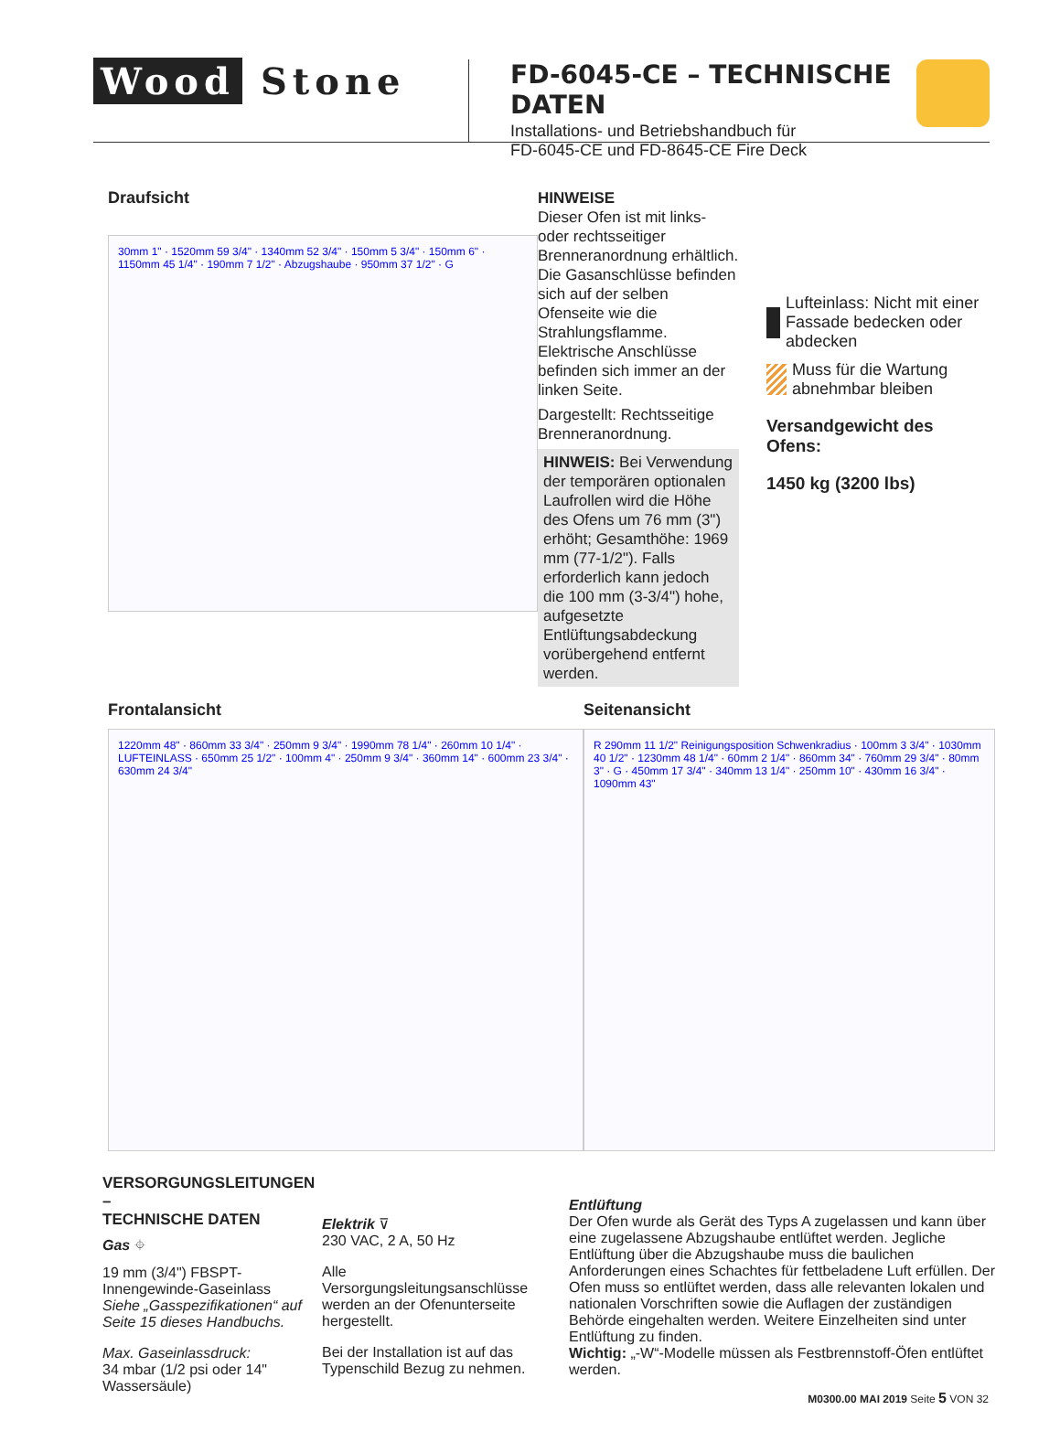Wood Stone
FD-6045-CE – TECHNISCHE DATEN
Installations- und Betriebshandbuch für
FD-6045-CE und FD-8645-CE Fire Deck
Draufsicht
30mm 1" · 1520mm 59 3/4" · 1340mm 52 3/4" · 150mm 5 3/4" · 150mm 6" · 1150mm 45 1/4" · 190mm 7 1/2" · Abzugshaube · 950mm 37 1/2" · G
HINWEISE
Dieser Ofen ist mit links- oder rechtsseitiger Brenneranordnung erhältlich. Die Gasanschlüsse befinden sich auf der selben Ofenseite wie die Strahlungsflamme. Elektrische Anschlüsse befinden sich immer an der linken Seite.
Dargestellt: Rechtsseitige Brenneranordnung.
HINWEIS: Bei Verwendung der temporären optionalen Laufrollen wird die Höhe des Ofens um 76 mm (3") erhöht; Gesamthöhe: 1969 mm (77-1/2"). Falls erforderlich kann jedoch die 100 mm (3-3/4") hohe, aufgesetzte Entlüftungsabdeckung vorübergehend entfernt werden.
Lufteinlass: Nicht mit einer Fassade bedecken oder abdecken
Muss für die Wartung abnehmbar bleiben
Versandgewicht des Ofens:
1450 kg (3200 lbs)
Frontalansicht
1220mm 48" · 860mm 33 3/4" · 250mm 9 3/4" · 1990mm 78 1/4" · 260mm 10 1/4" · LUFTEINLASS · 650mm 25 1/2" · 100mm 4" · 250mm 9 3/4" · 360mm 14" · 600mm 23 3/4" · 630mm 24 3/4"
Seitenansicht
R 290mm 11 1/2" Reinigungsposition Schwenkradius · 100mm 3 3/4" · 1030mm 40 1/2" · 1230mm 48 1/4" · 60mm 2 1/4" · 860mm 34" · 760mm 29 3/4" · 80mm 3" · G · 450mm 17 3/4" · 340mm 13 1/4" · 250mm 10" · 430mm 16 3/4" · 1090mm 43"
VERSORGUNGSLEITUNGEN –
TECHNISCHE DATEN
Gas ⌖
19 mm (3/4") FBSPT-Innengewinde-Gaseinlass
Siehe „Gasspezifikationen“ auf Seite 15 dieses Handbuchs.
Max. Gaseinlassdruck:
34 mbar (1/2 psi oder 14" Wassersäule)
Elektrik ⊽
230 VAC, 2 A, 50 Hz
Alle Versorgungsleitungsanschlüsse werden an der Ofenunterseite hergestellt.
Bei der Installation ist auf das Typenschild Bezug zu nehmen.
Entlüftung
Der Ofen wurde als Gerät des Typs A zugelassen und kann über eine zugelassene Abzugshaube entlüftet werden. Jegliche Entlüftung über die Abzugshaube muss die baulichen Anforderungen eines Schachtes für fettbeladene Luft erfüllen. Der Ofen muss so entlüftet werden, dass alle relevanten lokalen und nationalen Vorschriften sowie die Auflagen der zuständigen Behörde eingehalten werden. Weitere Einzelheiten sind unter Entlüftung zu finden.
Wichtig: „-W“-Modelle müssen als Festbrennstoff-Öfen entlüftet werden.
M0300.00 MAI 2019 Seite 5 VON 32